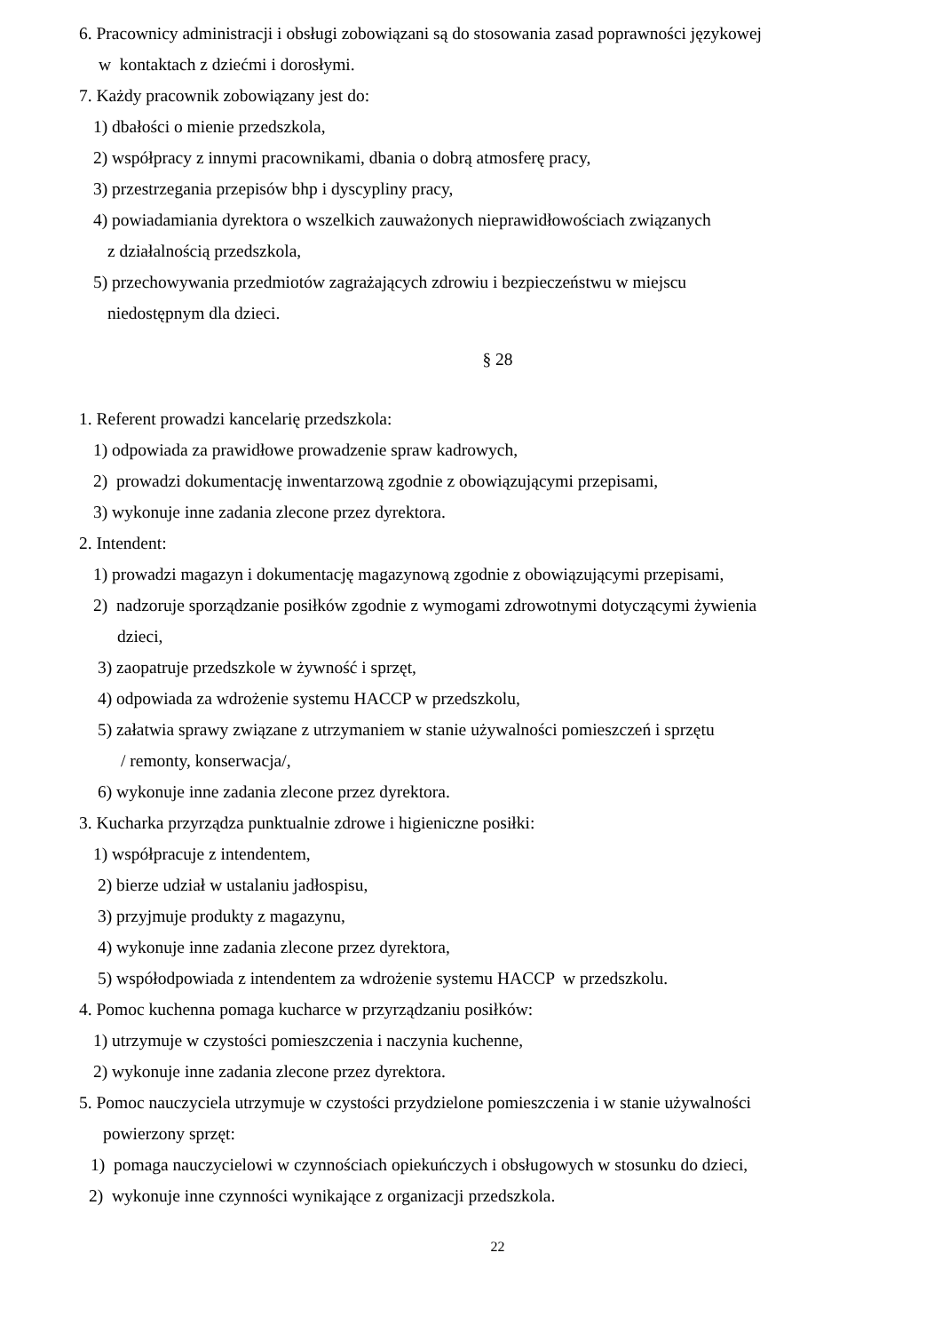6. Pracownicy administracji i obsługi zobowiązani są do stosowania zasad poprawności językowej
w kontaktach z dziećmi i dorosłymi.
7. Każdy pracownik zobowiązany jest do:
1) dbałości o mienie przedszkola,
2) współpracy z innymi pracownikami, dbania o dobrą atmosferę pracy,
3) przestrzegania przepisów bhp i dyscypliny pracy,
4) powiadamiania dyrektora o wszelkich zauważonych nieprawidłowościach związanych
z działalnością przedszkola,
5) przechowywania przedmiotów zagrażających zdrowiu i bezpieczeństwu w miejscu
niedostępnym dla dzieci.
§ 28
1. Referent prowadzi kancelarię przedszkola:
1) odpowiada za prawidłowe prowadzenie spraw kadrowych,
2) prowadzi dokumentację inwentarzową zgodnie z obowiązującymi przepisami,
3) wykonuje inne zadania zlecone przez dyrektora.
2. Intendent:
1) prowadzi magazyn i dokumentację magazynową zgodnie z obowiązującymi przepisami,
2) nadzoruje sporządzanie posiłków zgodnie z wymogami zdrowotnymi dotyczącymi żywienia
dzieci,
3) zaopatruje przedszkole w żywność i sprzęt,
4) odpowiada za wdrożenie systemu HACCP w przedszkolu,
5) załatwia sprawy związane z utrzymaniem w stanie używalności pomieszczeń i sprzętu
/ remonty, konserwacja/,
6) wykonuje inne zadania zlecone przez dyrektora.
3. Kucharka przyrządza punktualnie zdrowe i higieniczne posiłki:
1) współpracuje z intendentem,
2) bierze udział w ustalaniu jadłospisu,
3) przyjmuje produkty z magazynu,
4) wykonuje inne zadania zlecone przez dyrektora,
5) współodpowiada z intendentem za wdrożenie systemu HACCP w przedszkolu.
4. Pomoc kuchenna pomaga kucharce w przyrządzaniu posiłków:
1) utrzymuje w czystości pomieszczenia i naczynia kuchenne,
2) wykonuje inne zadania zlecone przez dyrektora.
5. Pomoc nauczyciela utrzymuje w czystości przydzielone pomieszczenia i w stanie używalności
powierzony sprzęt:
1) pomaga nauczycielowi w czynnościach opiekuńczych i obsługowych w stosunku do dzieci,
2) wykonuje inne czynności wynikające z organizacji przedszkola.
22